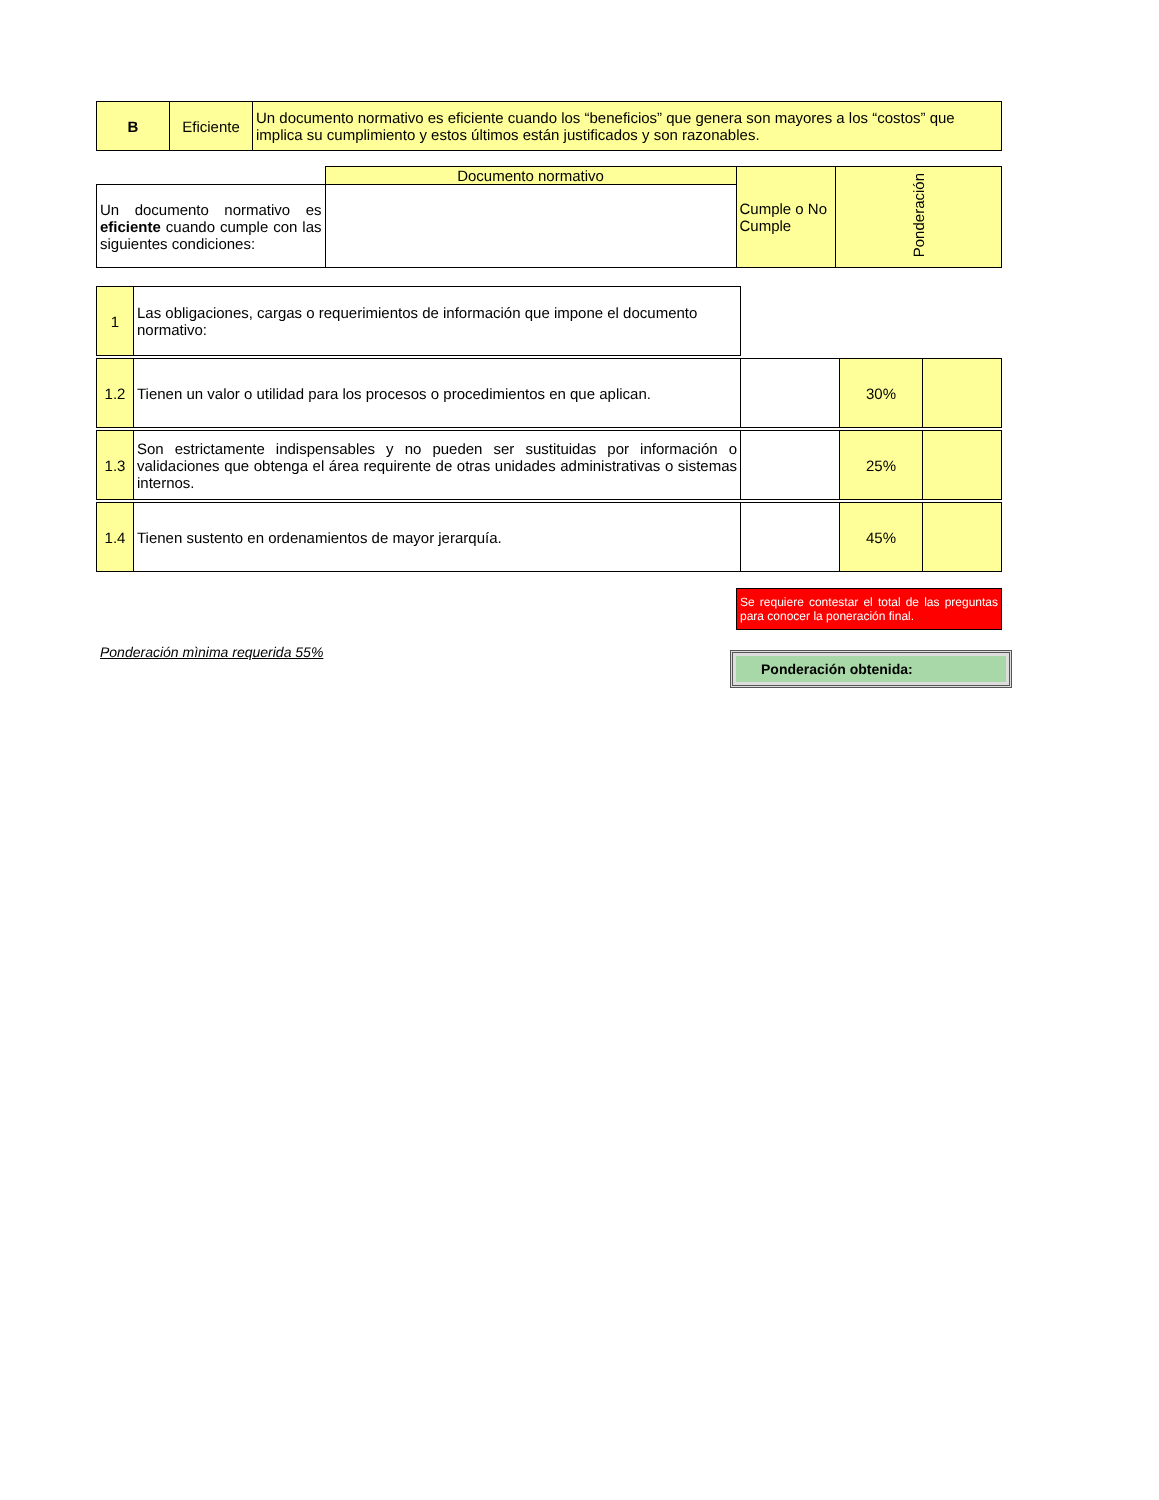| B | Eficiente | Un documento normativo es eficiente cuando los “beneficios” que genera son mayores a los “costos” que implica su cumplimiento y estos últimos están justificados y son razonables. |
| | Documento normativo | Cumple o No Cumple | Ponderación |
| Un documento normativo es eficiente cuando cumple con las siguientes condiciones: | | | |
| 1 | Las obligaciones, cargas o requerimientos de información que impone el documento normativo: | | | |
| 1.2 | Tienen un valor o utilidad para los procesos o procedimientos en que aplican. | | 30% | |
| 1.3 | Son estrictamente indispensables y no pueden ser sustituidas por información o validaciones que obtenga el área requirente de otras unidades administrativas o sistemas internos. | | 25% | |
| 1.4 | Tienen sustento en ordenamientos de mayor jerarquía. | | 45% | |
Se requiere contestar el total de las preguntas para conocer la poneración final.
Ponderación mìnima requerida 55%
Ponderación obtenida: